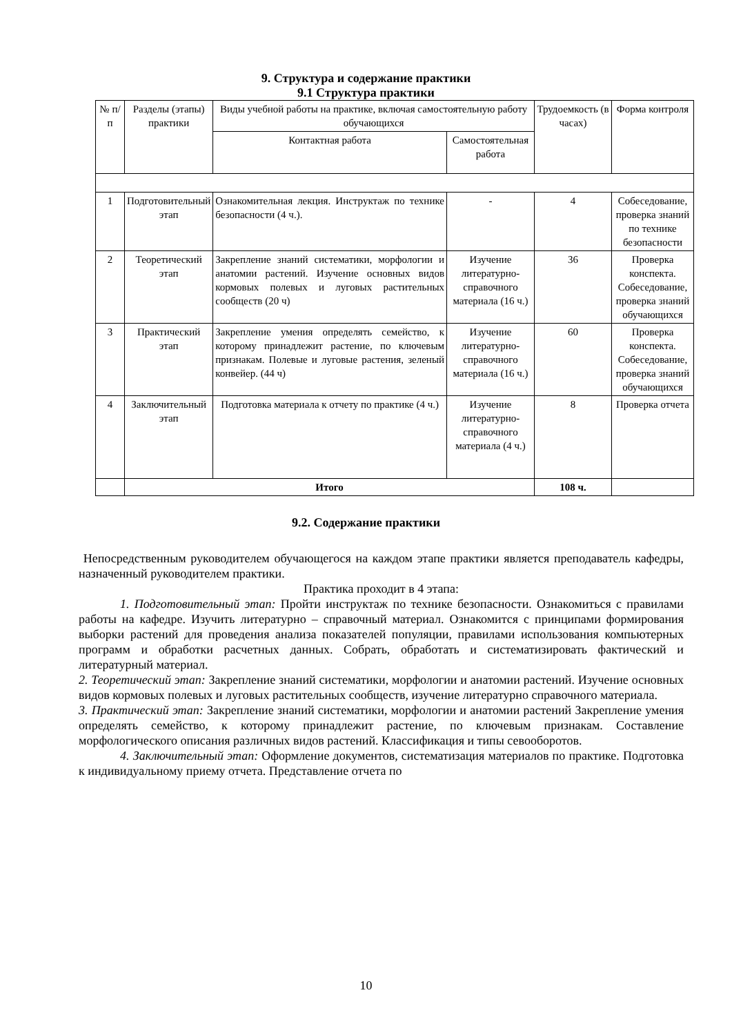9. Структура и содержание практики
9.1 Структура практики
| № п/п | Разделы (этапы) практики | Виды учебной работы на практике, включая самостоятельную работу обучающихся | | Трудоемкость (в часах) | Форма контроля |
| --- | --- | --- | --- | --- | --- |
| | | Контактная работа | Самостоятельная работа | | |
| 1 | Подготовительный этап | Ознакомительная лекция. Инструктаж по технике безопасности (4 ч.). | - | 4 | Собеседование, проверка знаний по технике безопасности |
| 2 | Теоретический этап | Закрепление знаний систематики, морфологии и анатомии растений. Изучение основных видов кормовых полевых и луговых растительных сообществ (20 ч) | Изучение литературно-справочного материала (16 ч.) | 36 | Проверка конспекта. Собеседование, проверка знаний обучающихся |
| 3 | Практический этап | Закрепление умения определять семейство, к которому принадлежит растение, по ключевым признакам. Полевые и луговые растения, зеленый конвейер. (44 ч) | Изучение литературно-справочного материала (16 ч.) | 60 | Проверка конспекта. Собеседование, проверка знаний обучающихся |
| 4 | Заключительный этап | Подготовка материала к отчету по практике (4 ч.) | Изучение литературно-справочного материала (4 ч.) | 8 | Проверка отчета |
| | Итого | | | 108 ч. | |
9.2. Содержание практики
Непосредственным руководителем обучающегося на каждом этапе практики является преподаватель кафедры, назначенный руководителем практики.
Практика проходит в 4 этапа:
1. Подготовительный этап: Пройти инструктаж по технике безопасности. Ознакомиться с правилами работы на кафедре. Изучить литературно – справочный материал. Ознакомится с принципами формирования выборки растений для проведения анализа показателей популяции, правилами использования компьютерных программ и обработки расчетных данных. Собрать, обработать и систематизировать фактический и литературный материал.
2. Теоретический этап: Закрепление знаний систематики, морфологии и анатомии растений. Изучение основных видов кормовых полевых и луговых растительных сообществ, изучение литературно справочного материала.
3. Практический этап: Закрепление знаний систематики, морфологии и анатомии растений Закрепление умения определять семейство, к которому принадлежит растение, по ключевым признакам. Составление морфологического описания различных видов растений. Классификация и типы севооборотов.
4. Заключительный этап: Оформление документов, систематизация материалов по практике. Подготовка к индивидуальному приему отчета. Представление отчета по
10